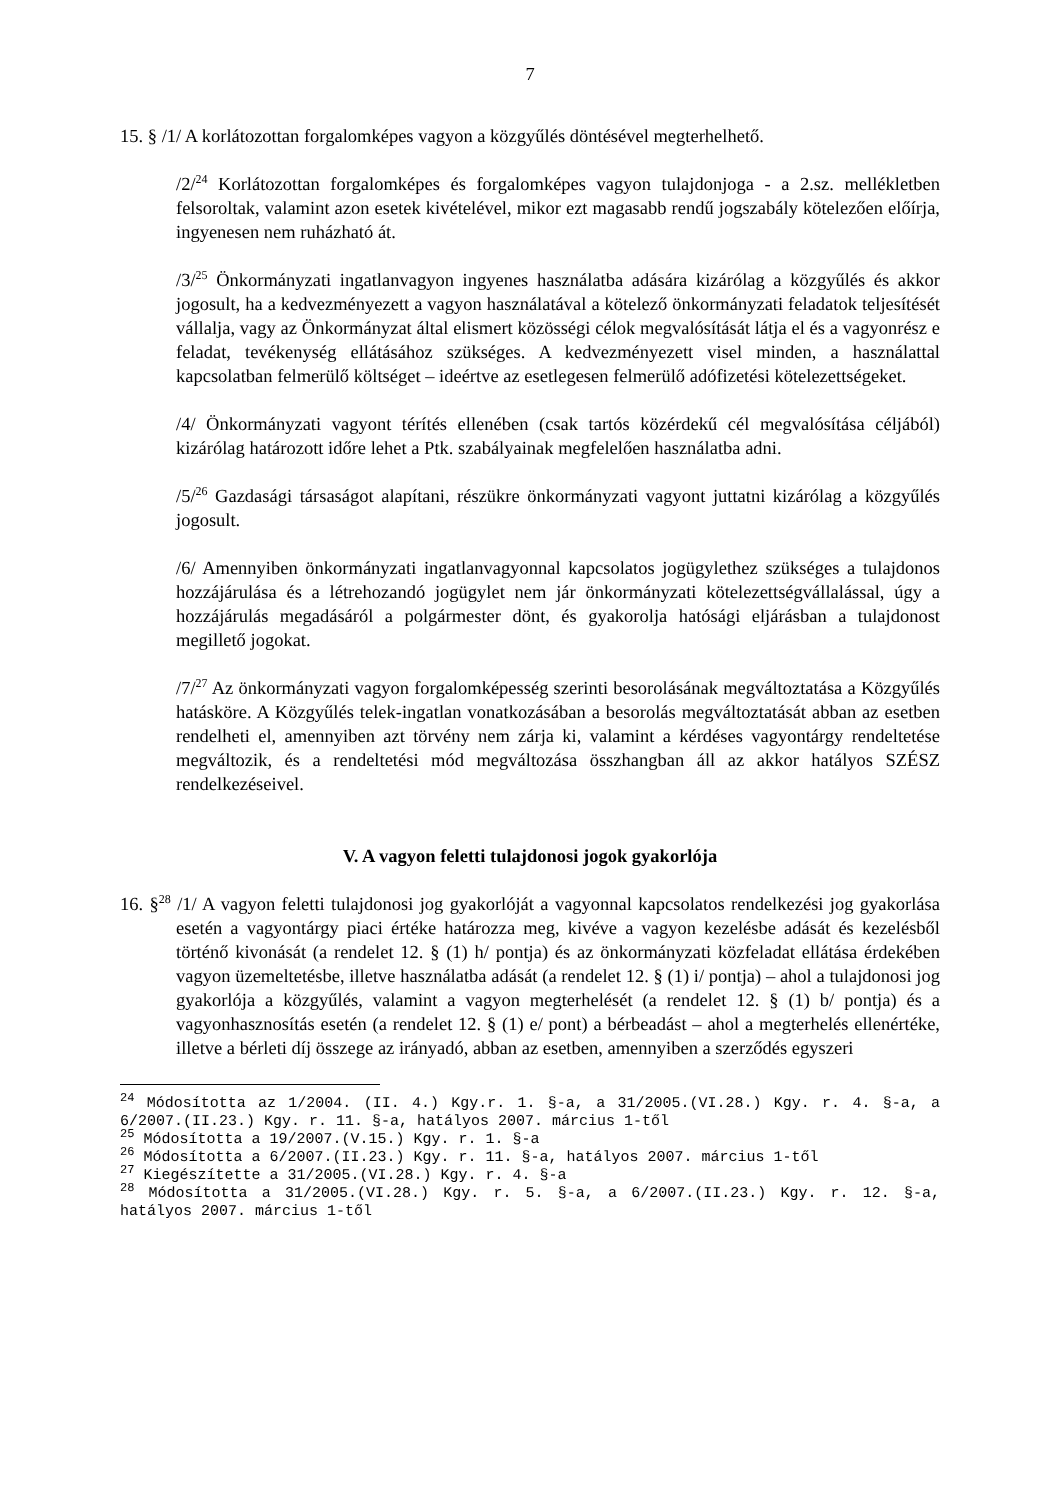7
15. § /1/ A korlátozottan forgalomképes vagyon a közgyűlés döntésével megterhelhető.
/2/<sup>24</sup> Korlátozottan forgalomképes és forgalomképes vagyon tulajdonjoga - a 2.sz. mellékletben felsoroltak, valamint azon esetek kivételével, mikor ezt magasabb rendű jogszabály kötelezően előírja, ingyenesen nem ruházható át.
/3/<sup>25</sup> Önkormányzati ingatlanvagyon ingyenes használatba adására kizárólag a közgyűlés és akkor jogosult, ha a kedvezményezett a vagyon használatával a kötelező önkormányzati feladatok teljesítését vállalja, vagy az Önkormányzat által elismert közösségi célok megvalósítását látja el és a vagyonrész e feladat, tevékenység ellátásához szükséges. A kedvezményezett visel minden, a használattal kapcsolatban felmerülő költséget – ideértve az esetlegesen felmerülő adófizetési kötelezettségeket.
/4/ Önkormányzati vagyont térítés ellenében (csak tartós közérdekű cél megvalósítása céljából) kizárólag határozott időre lehet a Ptk. szabályainak megfelelően használatba adni.
/5/<sup>26</sup> Gazdasági társaságot alapítani, részükre önkormányzati vagyont juttatni kizárólag a közgyűlés jogosult.
/6/ Amennyiben önkormányzati ingatlanvagyonnal kapcsolatos jogügylethez szükséges a tulajdonos hozzájárulása és a létrehozandó jogügylet nem jár önkormányzati kötelezettségvállalással, úgy a hozzájárulás megadásáról a polgármester dönt, és gyakorolja hatósági eljárásban a tulajdonost megillető jogokat.
/7/<sup>27</sup> Az önkormányzati vagyon forgalomképesség szerinti besorolásának megváltoztatása a Közgyűlés hatásköre. A Közgyűlés telek-ingatlan vonatkozásában a besorolás megváltoztatását abban az esetben rendelheti el, amennyiben azt törvény nem zárja ki, valamint a kérdéses vagyontárgy rendeltetése megváltozik, és a rendeltetési mód megváltozása összhangban áll az akkor hatályos SZÉSZ rendelkezéseivel.
V. A vagyon feletti tulajdonosi jogok gyakorlója
16. §<sup>28</sup> /1/ A vagyon feletti tulajdonosi jog gyakorlóját a vagyonnal kapcsolatos rendelkezési jog gyakorlása esetén a vagyontárgy piaci értéke határozza meg, kivéve a vagyon kezelésbe adását és kezelésből történő kivonását (a rendelet 12. § (1) h/ pontja) és az önkormányzati közfeladat ellátása érdekében vagyon üzemeltetésbe, illetve használatba adását (a rendelet 12. § (1) i/ pontja) – ahol a tulajdonosi jog gyakorlója a közgyűlés, valamint a vagyon megterhelését (a rendelet 12. § (1) b/ pontja) és a vagyonhasznosítás esetén (a rendelet 12. § (1) e/ pont) a bérbeadást – ahol a megterhelés ellenértéke, illetve a bérleti díj összege az irányadó, abban az esetben, amennyiben a szerződés egyszeri
<sup>24</sup> Módosította az 1/2004. (II. 4.) Kgy.r. 1. §-a, a 31/2005.(VI.28.) Kgy. r. 4. §-a, a 6/2007.(II.23.) Kgy. r. 11. §-a, hatályos 2007. március 1-től
<sup>25</sup> Módosította a 19/2007.(V.15.) Kgy. r. 1. §-a
<sup>26</sup> Módosította a 6/2007.(II.23.) Kgy. r. 11. §-a, hatályos 2007. március 1-től
<sup>27</sup> Kiegészítette a 31/2005.(VI.28.) Kgy. r. 4. §-a
<sup>28</sup> Módosította a 31/2005.(VI.28.) Kgy. r. 5. §-a, a 6/2007.(II.23.) Kgy. r. 12. §-a, hatályos 2007. március 1-től